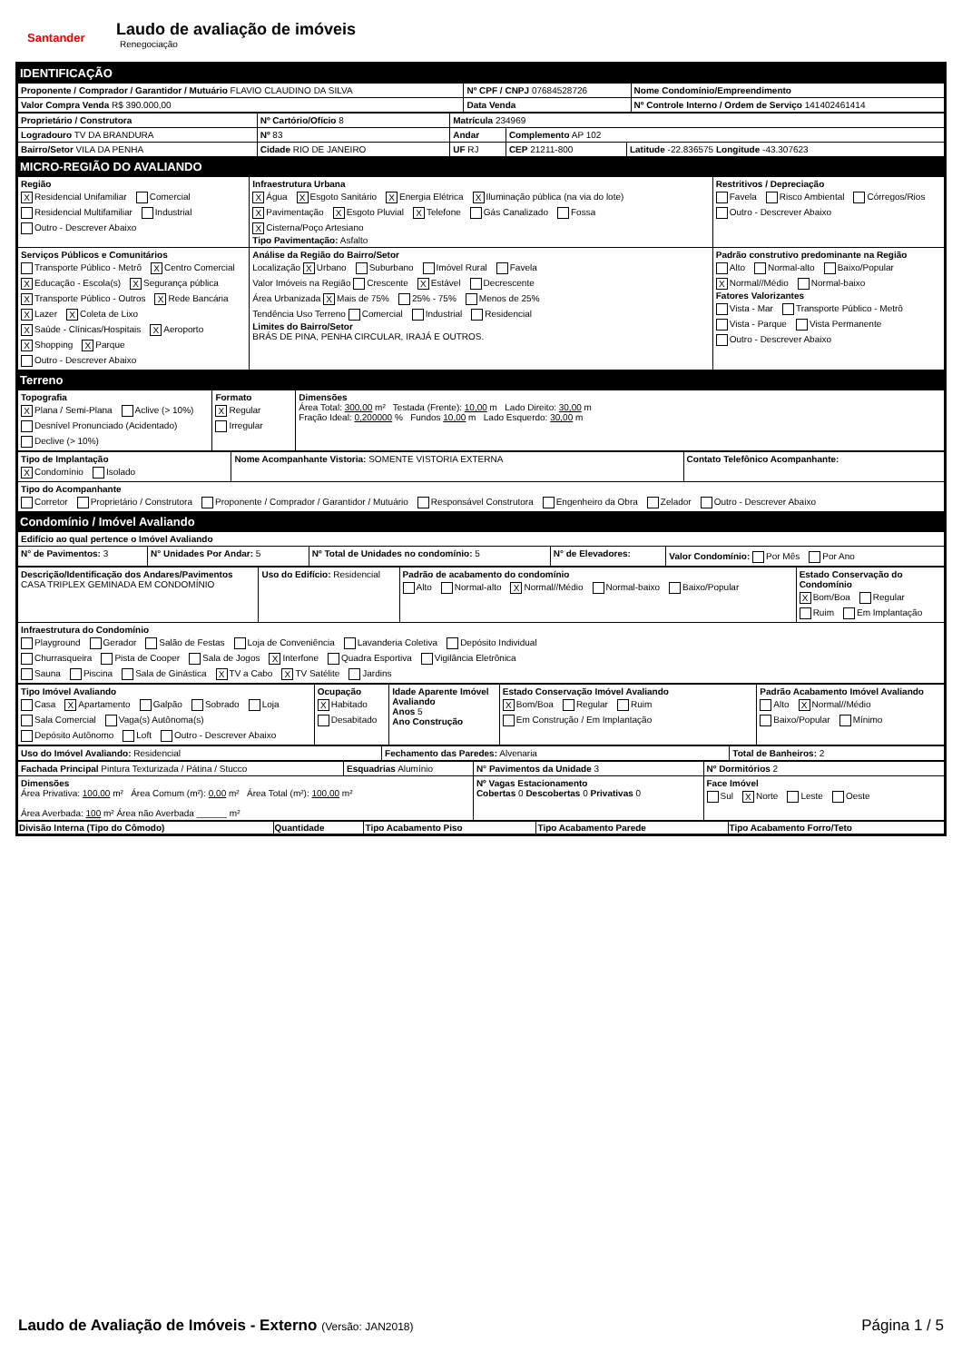Santander
Laudo de avaliação de imóveis
Renegociação
IDENTIFICAÇÃO
| Proponente / Comprador / Garantidor / Mutuário FLAVIO CLAUDINO DA SILVA | Nº CPF / CNPJ 07684528726 | Nome Condomínio/Empreendimento |
| Valor Compra Venda R$ 390.000,00 | Data Venda | Nº Controle Interno / Ordem de Serviço 141402461414 |
| Proprietário / Construtora | Nº Cartório/Ofício 8 | Matrícula 234969 | | |
| Logradouro TV DA BRANDURA | Nº 83 | Andar | Complemento AP 102 | |
| Bairro/Setor VILA DA PENHA | Cidade RIO DE JANEIRO | UF RJ | CEP 21211-800 | Latitude -22.836575 Longitude -43.307623 |
MICRO-REGIÃO DO AVALIANDO
| Região X Residencial Unifamiliar Comercial Residencial Multifamiliar Industrial Outro - Descrever Abaixo | Infraestrutura Urbana X Água X Esgoto Sanitário X Energia Elétrica X Iluminação pública (na via do lote) X Pavimentação X Esgoto Pluvial X Telefone Gás Canalizado Fossa X Cisterna/Poço Artesiano Tipo Pavimentação: Asfalto | Restritivos / Depreciação Favela Risco Ambiental Córregos/Rios Outro - Descrever Abaixo |
| Serviços Públicos e Comunitários Transporte Público - Metrô X Centro Comercial X Educação - Escola(s) X Segurança pública X Transporte Público - Outros X Rede Bancária X Lazer X Coleta de Lixo X Saúde - Clínicas/Hospitais X Aeroporto X Shopping X Parque Outro - Descrever Abaixo | Análise da Região do Bairro/Setor Localização X Urbano Suburbano Imóvel Rural Favela Valor Imóveis na Região Crescente X Estável Decrescente Área Urbanizada X Mais de 75% 25% - 75% Menos de 25% Tendência Uso Terreno Comercial Industrial Residencial Limites do Bairro/Setor BRÁS DE PINA, PENHA CIRCULAR, IRAJÁ E OUTROS. | Padrão construtivo predominante na Região Alto Normal-alto Baixo/Popular X Normal//Médio Normal-baixo Fatores Valorizantes Vista - Mar Transporte Público - Metrô Vista - Parque Vista Permanente Outro - Descrever Abaixo |
Terreno
| Topografia X Plana / Semi-Plana Aclive (> 10%) Desnível Pronunciado (Acidentado) Declive (> 10%) | Formato X Regular Irregular | Dimensões Área Total: 300,00 m² Testada (Frente): 10,00 m Lado Direito: 30,00 m Fração Ideal: 0,200000 % Fundos 10,00 m Lado Esquerdo: 30,00 m |
| Tipo de Implantação X Condomínio Isolado | Nome Acompanhante Vistoria: SOMENTE VISTORIA EXTERNA | Contato Telefônico Acompanhante: |
| Tipo do Acompanhante Corretor Proprietário / Construtora Proponente / Comprador / Garantidor / Mutuário Responsável Construtora Engenheiro da Obra Zelador Outro - Descrever Abaixo | | |
Condomínio / Imóvel Avaliando
| Edifício ao qual pertence o Imóvel Avaliando | | | | |
| N° de Pavimentos: 3 | N° Unidades Por Andar: 5 | Nº Total de Unidades no condomínio: 5 | N° de Elevadores: | Valor Condomínio: Por Mês Por Ano |
| Descrição/Identificação dos Andares/Pavimentos CASA TRIPLEX GEMINADA EM CONDOMÍNIO | Uso do Edifício: Residencial | Padrão de acabamento do condomínio Alto Normal-alto X Normal//Médio Normal-baixo Baixo/Popular | Estado Conservação do Condomínio X Bom/Boa Regular Ruim Em Implantação |
| Infraestrutura do Condomínio Playground Gerador Salão de Festas Loja de Conveniência Lavanderia Coletiva Depósito Individual Churrasqueira Pista de Cooper Sala de Jogos X Interfone Quadra Esportiva Vigilância Eletrônica Sauna Piscina Sala de Ginástica X TV a Cabo X TV Satélite Jardins | | | |
| Tipo Imóvel Avaliando Casa X Apartamento Galpão Sobrado Loja Sala Comercial Vaga(s) Autônoma(s) Depósito Autônomo Loft Outro - Descrever Abaixo | Ocupação X Habitado Desabitado | Idade Aparente Imóvel Avaliando Anos 5 Ano Construção | Estado Conservação Imóvel Avaliando X Bom/Boa Regular Ruim Em Construção / Em Implantação | Padrão Acabamento Imóvel Avaliando Alto X Normal//Médio Baixo/Popular Mínimo |
| Uso do Imóvel Avaliando: Residencial | Fechamento das Paredes: Alvenaria | Total de Banheiros: 2 |
| Fachada Principal Pintura Texturizada / Pátina / Stucco | Esquadrias Alumínio | N° Pavimentos da Unidade 3 | Nº Dormitórios 2 |
| Dimensões Área Privativa: 100,00 m² Área Comum (m²): 0,00 m² Área Total (m²): 100,00 m² Área Averbada: 100 m² Área não Averbada ______ m² | | Nº Vagas Estacionamento Cobertas 0 Descobertas 0 Privativas 0 | Face Imóvel Sul X Norte Leste Oeste |
| Divisão Interna (Tipo do Cômodo) | Quantidade | Tipo Acabamento Piso | Tipo Acabamento Parede | Tipo Acabamento Forro/Teto |
| --- | --- | --- | --- | --- |
Laudo de Avaliação de Imóveis - Externo (Versão: JAN2018)
Página 1 / 5